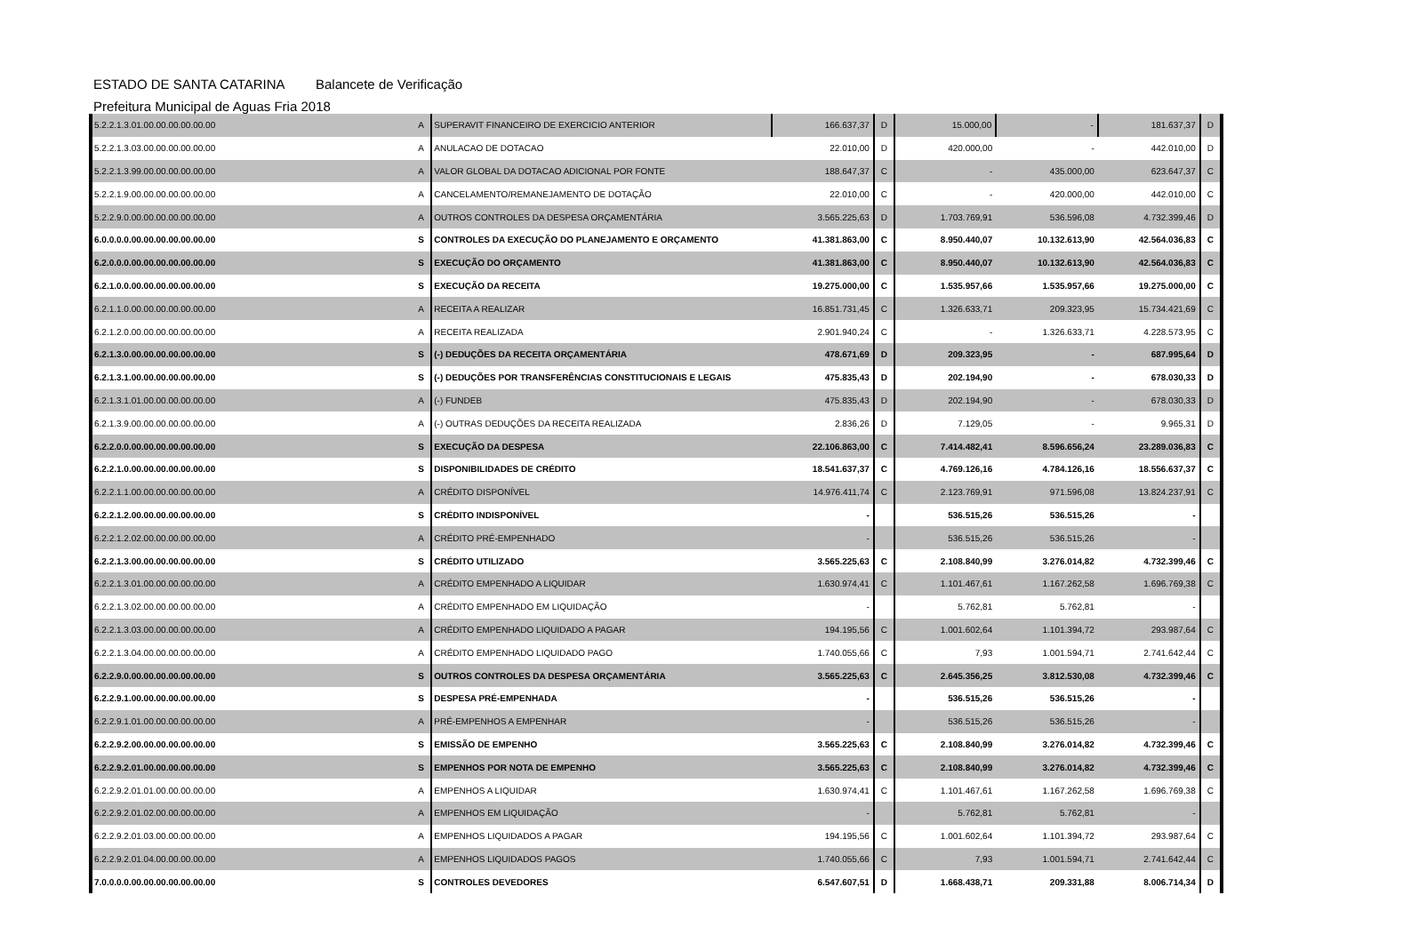ESTADO DE SANTA CATARINA Balancete de Verificação
Prefeitura Municipal de Aguas Fria 2018
| 5.2.2.1.3.01.00.00.00.00.00.00 | A | SUPERAVIT FINANCEIRO DE EXERCICIO ANTERIOR | 166.637,37 | D | 15.000,00 | - | 181.637,37 | D |
| 5.2.2.1.3.03.00.00.00.00.00.00 | A | ANULACAO DE DOTACAO | 22.010,00 | D | 420.000,00 | - | 442.010,00 | D |
| 5.2.2.1.3.99.00.00.00.00.00.00 | A | VALOR GLOBAL DA DOTACAO ADICIONAL POR FONTE | 188.647,37 | C | - | 435.000,00 | 623.647,37 | C |
| 5.2.2.1.9.00.00.00.00.00.00.00 | A | CANCELAMENTO/REMANEJAMENTO DE DOTAÇÃO | 22.010,00 | C | - | 420.000,00 | 442.010,00 | C |
| 5.2.2.9.0.00.00.00.00.00.00.00 | A | OUTROS CONTROLES DA DESPESA ORÇAMENTÁRIA | 3.565.225,63 | D | 1.703.769,91 | 536.596,08 | 4.732.399,46 | D |
| 6.0.0.0.0.00.00.00.00.00.00.00 | S | CONTROLES DA EXECUÇÃO DO PLANEJAMENTO E ORÇAMENTO | 41.381.863,00 | C | 8.950.440,07 | 10.132.613,90 | 42.564.036,83 | C |
| 6.2.0.0.0.00.00.00.00.00.00.00 | S | EXECUÇÃO DO ORÇAMENTO | 41.381.863,00 | C | 8.950.440,07 | 10.132.613,90 | 42.564.036,83 | C |
| 6.2.1.0.0.00.00.00.00.00.00.00 | S | EXECUÇÃO DA RECEITA | 19.275.000,00 | C | 1.535.957,66 | 1.535.957,66 | 19.275.000,00 | C |
| 6.2.1.1.0.00.00.00.00.00.00.00 | A | RECEITA A REALIZAR | 16.851.731,45 | C | 1.326.633,71 | 209.323,95 | 15.734.421,69 | C |
| 6.2.1.2.0.00.00.00.00.00.00.00 | A | RECEITA REALIZADA | 2.901.940,24 | C | - | 1.326.633,71 | 4.228.573,95 | C |
| 6.2.1.3.0.00.00.00.00.00.00.00 | S | (-) DEDUÇÕES DA RECEITA ORÇAMENTÁRIA | 478.671,69 | D | 209.323,95 | - | 687.995,64 | D |
| 6.2.1.3.1.00.00.00.00.00.00.00 | S | (-) DEDUÇÕES POR TRANSFERÊNCIAS CONSTITUCIONAIS E LEGAIS | 475.835,43 | D | 202.194,90 | - | 678.030,33 | D |
| 6.2.1.3.1.01.00.00.00.00.00.00 | A | (-) FUNDEB | 475.835,43 | D | 202.194,90 | - | 678.030,33 | D |
| 6.2.1.3.9.00.00.00.00.00.00.00 | A | (-) OUTRAS DEDUÇÕES DA RECEITA REALIZADA | 2.836,26 | D | 7.129,05 | - | 9.965,31 | D |
| 6.2.2.0.0.00.00.00.00.00.00.00 | S | EXECUÇÃO DA DESPESA | 22.106.863,00 | C | 7.414.482,41 | 8.596.656,24 | 23.289.036,83 | C |
| 6.2.2.1.0.00.00.00.00.00.00.00 | S | DISPONIBILIDADES DE CRÉDITO | 18.541.637,37 | C | 4.769.126,16 | 4.784.126,16 | 18.556.637,37 | C |
| 6.2.2.1.1.00.00.00.00.00.00.00 | A | CRÉDITO DISPONÍVEL | 14.976.411,74 | C | 2.123.769,91 | 971.596,08 | 13.824.237,91 | C |
| 6.2.2.1.2.00.00.00.00.00.00.00 | S | CRÉDITO INDISPONÍVEL | - | | 536.515,26 | 536.515,26 | - | |
| 6.2.2.1.2.02.00.00.00.00.00.00 | A | CRÉDITO PRÉ-EMPENHADO | - | | 536.515,26 | 536.515,26 | - | |
| 6.2.2.1.3.00.00.00.00.00.00.00 | S | CRÉDITO UTILIZADO | 3.565.225,63 | C | 2.108.840,99 | 3.276.014,82 | 4.732.399,46 | C |
| 6.2.2.1.3.01.00.00.00.00.00.00 | A | CRÉDITO EMPENHADO A LIQUIDAR | 1.630.974,41 | C | 1.101.467,61 | 1.167.262,58 | 1.696.769,38 | C |
| 6.2.2.1.3.02.00.00.00.00.00.00 | A | CRÉDITO EMPENHADO EM LIQUIDAÇÃO | - | | 5.762,81 | 5.762,81 | - | |
| 6.2.2.1.3.03.00.00.00.00.00.00 | A | CRÉDITO EMPENHADO LIQUIDADO A PAGAR | 194.195,56 | C | 1.001.602,64 | 1.101.394,72 | 293.987,64 | C |
| 6.2.2.1.3.04.00.00.00.00.00.00 | A | CRÉDITO EMPENHADO LIQUIDADO PAGO | 1.740.055,66 | C | 7,93 | 1.001.594,71 | 2.741.642,44 | C |
| 6.2.2.9.0.00.00.00.00.00.00.00 | S | OUTROS CONTROLES DA DESPESA ORÇAMENTÁRIA | 3.565.225,63 | C | 2.645.356,25 | 3.812.530,08 | 4.732.399,46 | C |
| 6.2.2.9.1.00.00.00.00.00.00.00 | S | DESPESA PRÉ-EMPENHADA | - | | 536.515,26 | 536.515,26 | - | |
| 6.2.2.9.1.01.00.00.00.00.00.00 | A | PRÉ-EMPENHOS A EMPENHAR | - | | 536.515,26 | 536.515,26 | - | |
| 6.2.2.9.2.00.00.00.00.00.00.00 | S | EMISSÃO DE EMPENHO | 3.565.225,63 | C | 2.108.840,99 | 3.276.014,82 | 4.732.399,46 | C |
| 6.2.2.9.2.01.00.00.00.00.00.00 | S | EMPENHOS POR NOTA DE EMPENHO | 3.565.225,63 | C | 2.108.840,99 | 3.276.014,82 | 4.732.399,46 | C |
| 6.2.2.9.2.01.01.00.00.00.00.00 | A | EMPENHOS A LIQUIDAR | 1.630.974,41 | C | 1.101.467,61 | 1.167.262,58 | 1.696.769,38 | C |
| 6.2.2.9.2.01.02.00.00.00.00.00 | A | EMPENHOS EM LIQUIDAÇÃO | - | | 5.762,81 | 5.762,81 | - | |
| 6.2.2.9.2.01.03.00.00.00.00.00 | A | EMPENHOS LIQUIDADOS A PAGAR | 194.195,56 | C | 1.001.602,64 | 1.101.394,72 | 293.987,64 | C |
| 6.2.2.9.2.01.04.00.00.00.00.00 | A | EMPENHOS LIQUIDADOS PAGOS | 1.740.055,66 | C | 7,93 | 1.001.594,71 | 2.741.642,44 | C |
| 7.0.0.0.0.00.00.00.00.00.00.00 | S | CONTROLES DEVEDORES | 6.547.607,51 | D | 1.668.438,71 | 209.331,88 | 8.006.714,34 | D |